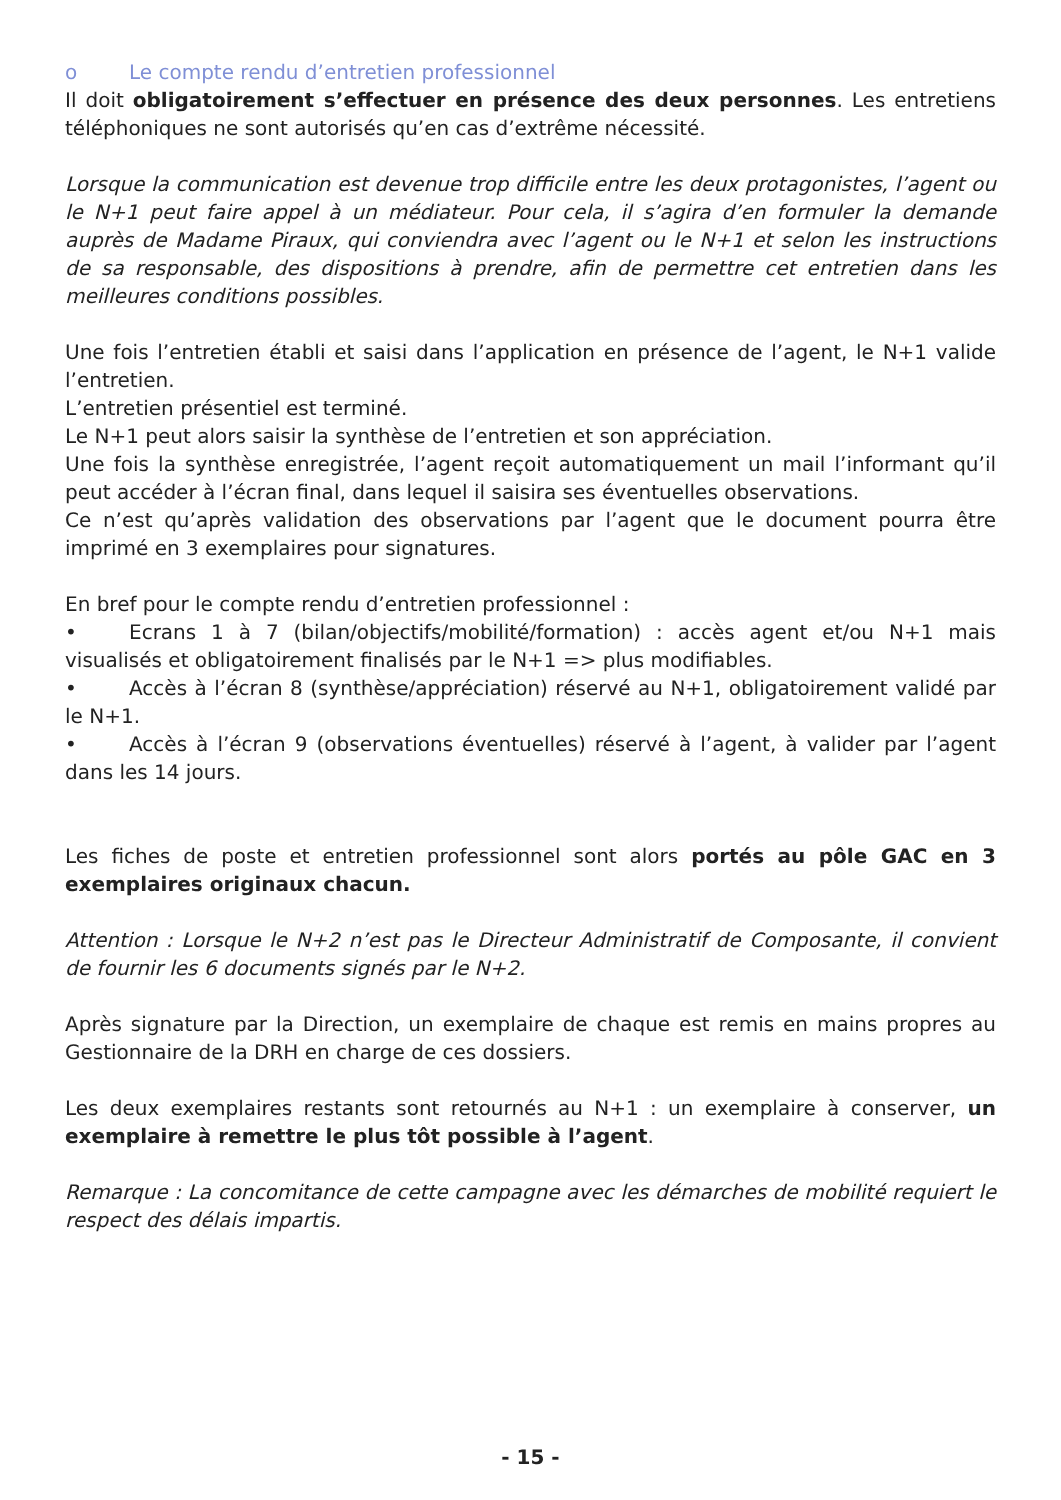o Le compte rendu d’entretien professionnel
Il doit obligatoirement s’effectuer en présence des deux personnes. Les entretiens téléphoniques ne sont autorisés qu’en cas d’extrême nécessité.
Lorsque la communication est devenue trop difficile entre les deux protagonistes, l’agent ou le N+1 peut faire appel à un médiateur. Pour cela, il s’agira d’en formuler la demande auprès de Madame Piraux, qui conviendra avec l’agent ou le N+1 et selon les instructions de sa responsable, des dispositions à prendre, afin de permettre cet entretien dans les meilleures conditions possibles.
Une fois l’entretien établi et saisi dans l’application en présence de l’agent, le N+1 valide l’entretien.
L’entretien présentiel est terminé.
Le N+1 peut alors saisir la synthèse de l’entretien et son appréciation.
Une fois la synthèse enregistrée, l’agent reçoit automatiquement un mail l’informant qu’il peut accéder à l’écran final, dans lequel il saisira ses éventuelles observations.
Ce n’est qu’après validation des observations par l’agent que le document pourra être imprimé en 3 exemplaires pour signatures.
En bref pour le compte rendu d’entretien professionnel :
• Ecrans 1 à 7 (bilan/objectifs/mobilité/formation) : accès agent et/ou N+1 mais visualisés et obligatoirement finalisés par le N+1 => plus modifiables.
• Accès à l’écran 8 (synthèse/appréciation) réservé au N+1, obligatoirement validé par le N+1.
• Accès à l’écran 9 (observations éventuelles) réservé à l’agent, à valider par l’agent dans les 14 jours.
Les fiches de poste et entretien professionnel sont alors portés au pôle GAC en 3 exemplaires originaux chacun.
Attention : Lorsque le N+2 n’est pas le Directeur Administratif de Composante, il convient de fournir les 6 documents signés par le N+2.
Après signature par la Direction, un exemplaire de chaque est remis en mains propres au Gestionnaire de la DRH en charge de ces dossiers.
Les deux exemplaires restants sont retournés au N+1 : un exemplaire à conserver, un exemplaire à remettre le plus tôt possible à l’agent.
Remarque : La concomitance de cette campagne avec les démarches de mobilité requiert le respect des délais impartis.
- 15 -